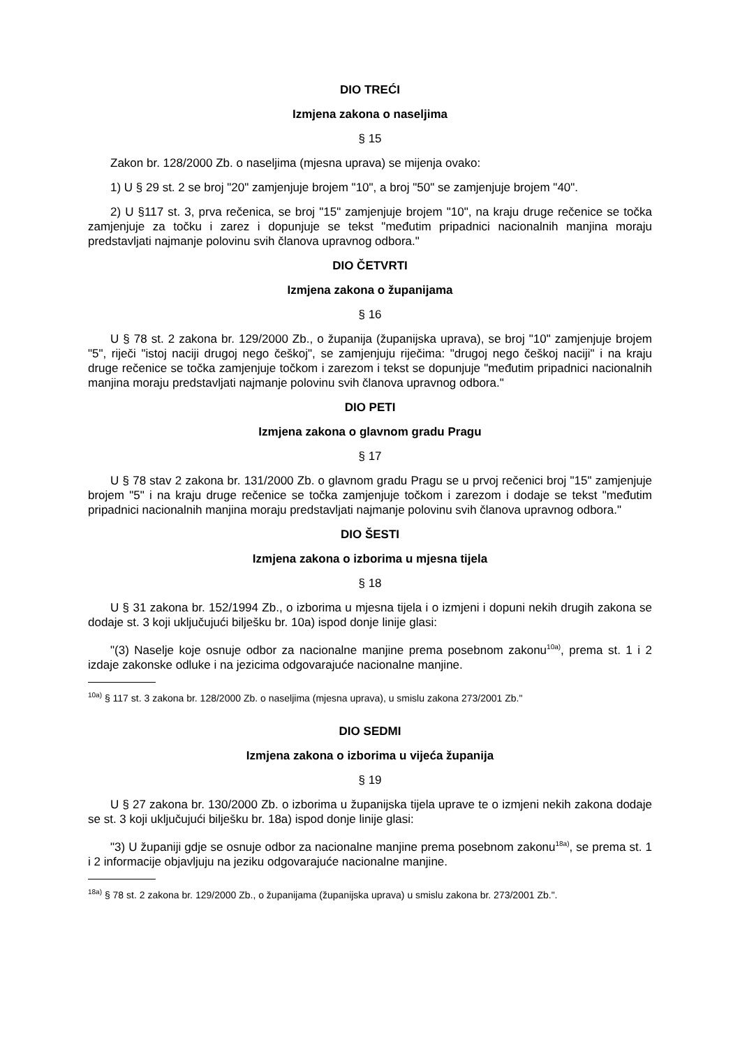DIO TREĆI
Izmjena zakona o naseljima
§ 15
Zakon br. 128/2000 Zb. o naseljima (mjesna uprava) se mijenja ovako:
1) U § 29 st. 2 se broj "20" zamjenjuje brojem "10", a broj "50" se zamjenjuje brojem "40".
2) U §117 st. 3, prva rečenica, se broj "15" zamjenjuje brojem "10", na kraju druge rečenice se točka zamjenjuje za točku i zarez i dopunjuje se tekst "međutim pripadnici nacionalnih manjina moraju predstavljati najmanje polovinu svih članova upravnog odbora."
DIO ČETVRTI
Izmjena zakona o županijama
§ 16
U § 78 st. 2 zakona br. 129/2000 Zb., o županija (županijska uprava), se broj "10" zamjenjuje brojem "5", riječi "istoj naciji drugoj nego češkoj", se zamjenjuju riječima: "drugoj nego češkoj naciji" i na kraju druge rečenice se točka zamjenjuje točkom i zarezom i tekst se dopunjuje "međutim pripadnici nacionalnih manjina moraju predstavljati najmanje polovinu svih članova upravnog odbora."
DIO PETI
Izmjena zakona o glavnom gradu Pragu
§ 17
U § 78 stav 2 zakona br. 131/2000 Zb. o glavnom gradu Pragu se u prvoj rečenici broj "15" zamjenjuje brojem "5" i na kraju druge rečenice se točka zamjenjuje točkom i zarezom i dodaje se tekst "međutim pripadnici nacionalnih manjina moraju predstavljati najmanje polovinu svih članova upravnog odbora."
DIO ŠESTI
Izmjena zakona o izborima u mjesna tijela
§ 18
U § 31 zakona br. 152/1994 Zb., o izborima u mjesna tijela i o izmjeni i dopuni nekih drugih zakona se dodaje st. 3 koji uključujući bilješku br. 10a) ispod donje linije glasi:
"(3) Naselje koje osnuje odbor za nacionalne manjine prema posebnom zakonu<sup>10a)</sup>, prema st. 1 i 2 izdaje zakonske odluke i na jezicima odgovarajuće nacionalne manjine.
<sup>10a)</sup> § 117 st. 3 zakona br. 128/2000 Zb. o naseljima (mjesna uprava), u smislu zakona 273/2001 Zb."
DIO SEDMI
Izmjena zakona o izborima u vijeća županija
§ 19
U § 27 zakona br. 130/2000 Zb. o izborima u županijska tijela uprave te o izmjeni nekih zakona dodaje se st. 3 koji uključujući bilješku br. 18a) ispod donje linije glasi:
"3) U županiji gdje se osnuje odbor za nacionalne manjine prema posebnom zakonu<sup>18a)</sup>, se prema st. 1 i 2 informacije objavljuju na jeziku odgovarajuće nacionalne manjine.
<sup>18a)</sup> § 78 st. 2 zakona br. 129/2000 Zb., o županijama (županijska uprava) u smislu zakona br. 273/2001 Zb.".